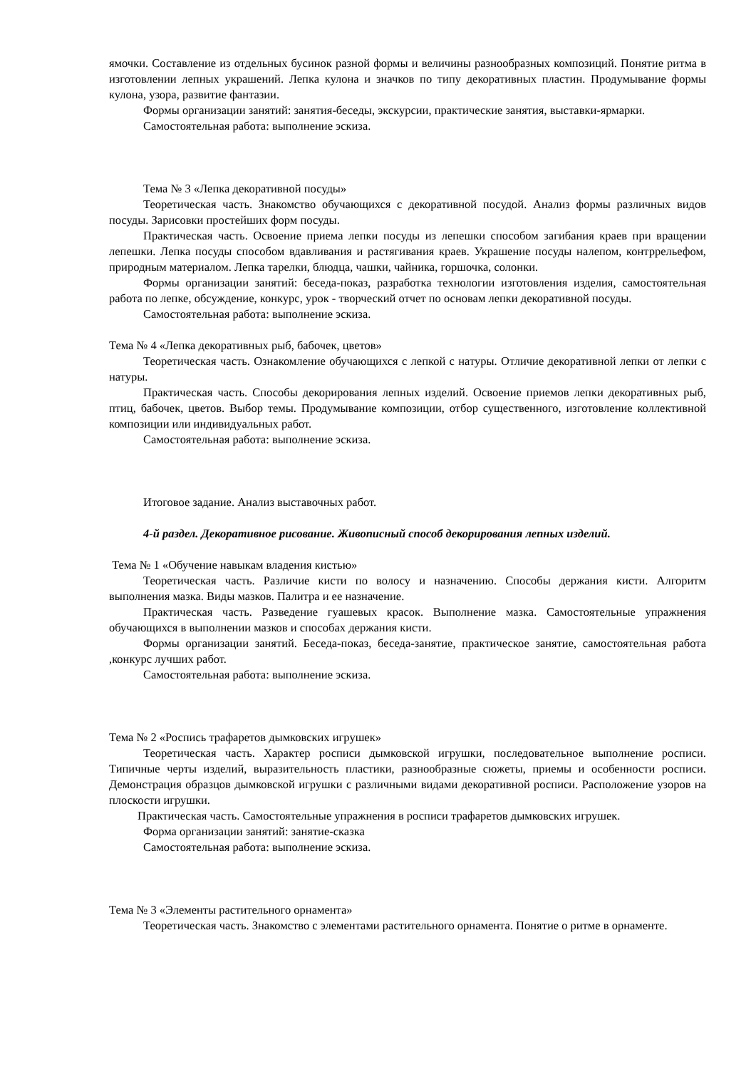ямочки. Составление из отдельных бусинок разной формы и величины разнообразных композиций. Понятие ритма в изготовлении лепных украшений. Лепка кулона и значков по типу декоративных пластин. Продумывание формы кулона, узора, развитие фантазии.
Формы организации занятий: занятия-беседы, экскурсии, практические занятия, выставки-ярмарки.
Самостоятельная работа: выполнение эскиза.
Тема № 3 «Лепка декоративной посуды»
Теоретическая часть. Знакомство обучающихся с декоративной посудой. Анализ формы различных видов посуды. Зарисовки простейших форм посуды.
Практическая часть. Освоение приема лепки посуды из лепешки способом загибания краев при вращении лепешки. Лепка посуды способом вдавливания и растягивания краев. Украшение посуды налепом, контррельефом, природным материалом. Лепка тарелки, блюдца, чашки, чайника, горшочка, солонки.
Формы организации занятий: беседа-показ, разработка технологии изготовления изделия, самостоятельная работа по лепке, обсуждение, конкурс, урок - творческий отчет по основам лепки декоративной посуды.
Самостоятельная работа: выполнение эскиза.
Тема № 4 «Лепка декоративных рыб, бабочек, цветов»
Теоретическая часть. Ознакомление обучающихся с лепкой с натуры. Отличие декоративной лепки от лепки с натуры.
Практическая часть. Способы декорирования лепных изделий. Освоение приемов лепки декоративных рыб, птиц, бабочек, цветов. Выбор темы. Продумывание композиции, отбор существенного, изготовление коллективной композиции или индивидуальных работ.
Самостоятельная работа: выполнение эскиза.
Итоговое задание. Анализ выставочных работ.
4-й раздел. Декоративное рисование. Живописный способ декорирования лепных изделий.
Тема № 1 «Обучение навыкам владения кистью»
Теоретическая часть. Различие кисти по волосу и назначению. Способы держания кисти. Алгоритм выполнения мазка. Виды мазков. Палитра и ее назначение.
Практическая часть. Разведение гуашевых красок. Выполнение мазка. Самостоятельные упражнения обучающихся в выполнении мазков и способах держания кисти.
Формы организации занятий. Беседа-показ, беседа-занятие, практическое занятие, самостоятельная работа ,конкурс лучших работ.
Самостоятельная работа: выполнение эскиза.
Тема № 2 «Роспись трафаретов дымковских игрушек»
Теоретическая часть. Характер росписи дымковской игрушки, последовательное выполнение росписи. Типичные черты изделий, выразительность пластики, разнообразные сюжеты, приемы и особенности росписи. Демонстрация образцов дымковской игрушки с различными видами декоративной росписи. Расположение узоров на плоскости игрушки.
Практическая часть. Самостоятельные упражнения в росписи трафаретов дымковских игрушек.
Форма организации занятий: занятие-сказка
Самостоятельная работа: выполнение эскиза.
Тема № 3 «Элементы растительного орнамента»
Теоретическая часть. Знакомство с элементами растительного орнамента. Понятие о ритме в орнаменте.